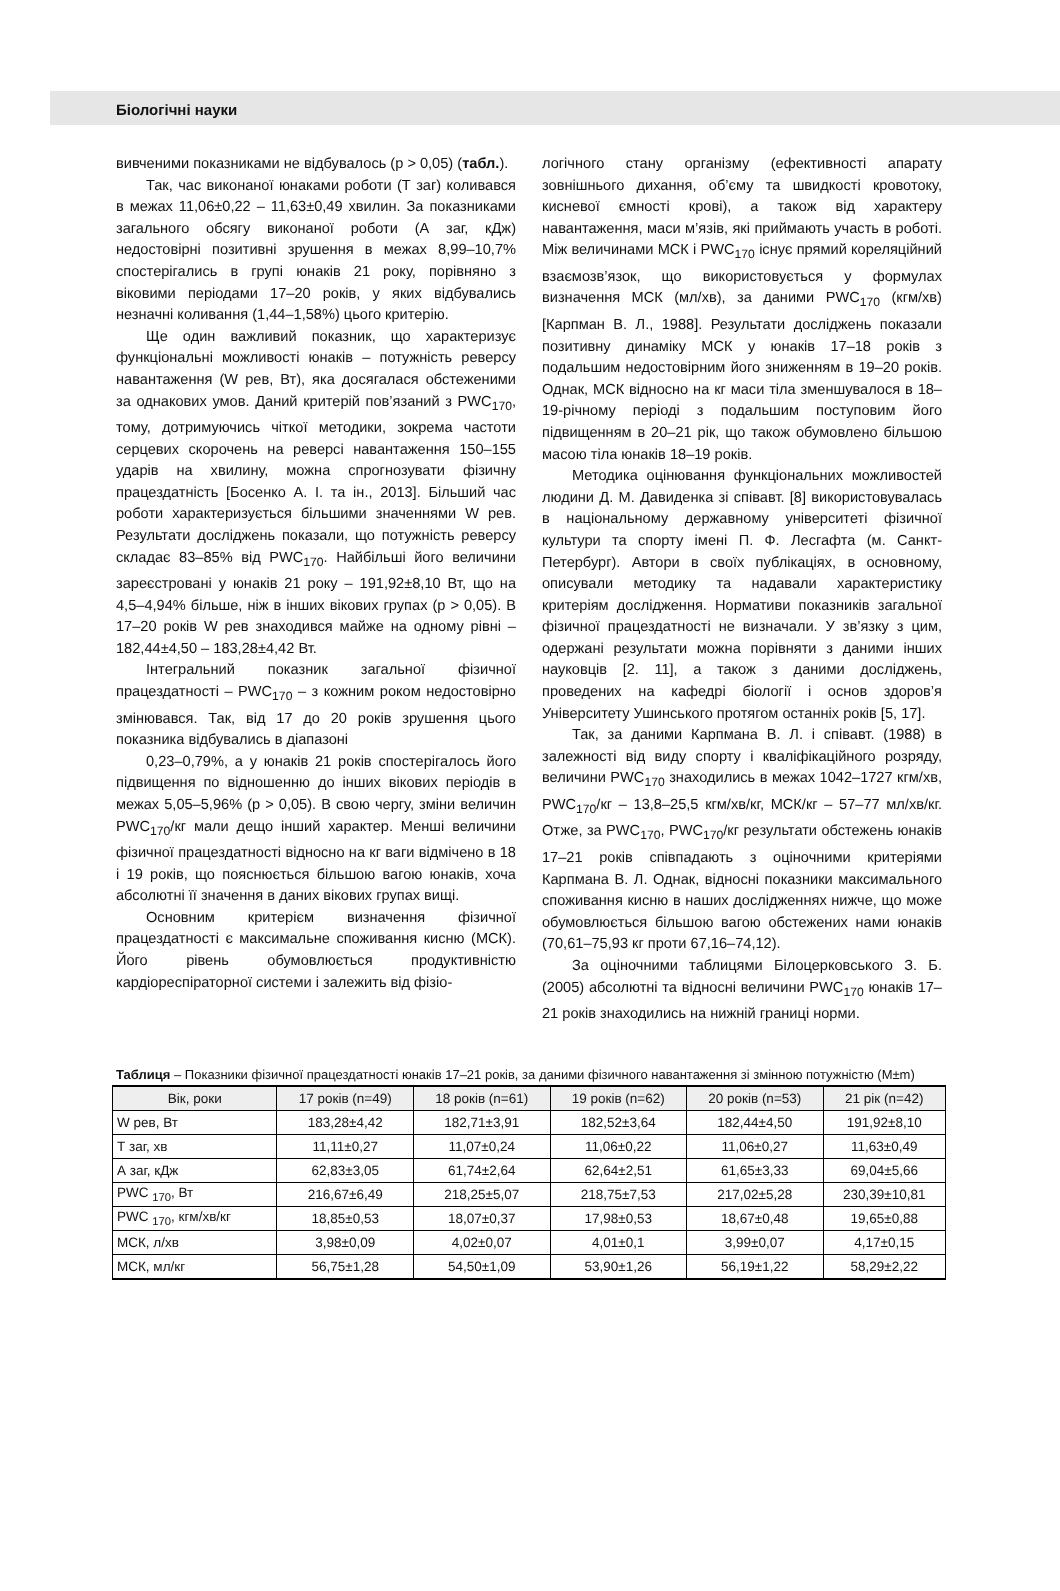Біологічні науки
вивченими показниками не відбувалось (р > 0,05) (табл.).
Так, час виконаної юнаками роботи (Т заг) коливався в межах 11,06±0,22 – 11,63±0,49 хвилин. За показниками загального обсягу виконаної роботи (А заг, кДж) недостовірні позитивні зрушення в межах 8,99–10,7% спостерігались в групі юнаків 21 року, порівняно з віковими періодами 17–20 років, у яких відбувались незначні коливання (1,44–1,58%) цього критерію.
Ще один важливий показник, що характеризує функціональні можливості юнаків – потужність реверсу навантаження (W рев, Вт), яка досягалася обстеженими за однакових умов. Даний критерій пов’язаний з PWC<sub>170</sub>, тому, дотримуючись чіткої методики, зокрема частоти серцевих скорочень на реверсі навантаження 150–155 ударів на хвилину, можна спрогнозувати фізичну працездатність [Босенко А. І. та ін., 2013]. Більший час роботи характеризується більшими значеннями W рев. Результати досліджень показали, що потужність реверсу складає 83–85% від PWC<sub>170</sub>. Найбільші його величини зареєстровані у юнаків 21 року – 191,92±8,10 Вт, що на 4,5–4,94% більше, ніж в інших вікових групах (р > 0,05). В 17–20 років W рев знаходився майже на одному рівні – 182,44±4,50 – 183,28±4,42 Вт.
Інтегральний показник загальної фізичної працездатності – PWC<sub>170</sub> – з кожним роком недостовірно змінювався. Так, від 17 до 20 років зрушення цього показника відбувались в діапазоні
0,23–0,79%, а у юнаків 21 років спостерігалось його підвищення по відношенню до інших вікових періодів в межах 5,05–5,96% (р > 0,05). В свою чергу, зміни величин PWC<sub>170</sub>/кг мали дещо інший характер. Менші величини фізичної працездатності відносно на кг ваги відмічено в 18 і 19 років, що пояснюється більшою вагою юнаків, хоча абсолютні її значення в даних вікових групах вищі.
Основним критерієм визначення фізичної працездатності є максимальне споживання кисню (МСК). Його рівень обумовлюється продуктивністю кардіореспіраторної системи і залежить від фізіо-
логічного стану організму (ефективності апарату зовнішнього дихання, об’єму та швидкості кровотоку, кисневої ємності крові), а також від характеру навантаження, маси м’язів, які приймають участь в роботі. Між величинами МСК і PWC<sub>170</sub> існує прямий кореляційний взаємозв’язок, що використовується у формулах визначення МСК (мл/хв), за даними PWC<sub>170</sub> (кгм/хв) [Карпман В. Л., 1988]. Результати досліджень показали позитивну динаміку МСК у юнаків 17–18 років з подальшим недостовірним його зниженням в 19–20 років. Однак, МСК відносно на кг маси тіла зменшувалося в 18–19-річному періоді з подальшим поступовим його підвищенням в 20–21 рік, що також обумовлено більшою масою тіла юнаків 18–19 років.
Методика оцінювання функціональних можливостей людини Д. М. Давиденка зі співавт. [8] використовувалась в національному державному університеті фізичної культури та спорту імені П. Ф. Лесгафта (м. Санкт-Петербург). Автори в своїх публікаціях, в основному, описували методику та надавали характеристику критеріям дослідження. Нормативи показників загальної фізичної працездатності не визначали. У зв’язку з цим, одержані результати можна порівняти з даними інших науковців [2. 11], а також з даними досліджень, проведених на кафедрі біології і основ здоров’я Університету Ушинського протягом останніх років [5, 17].
Так, за даними Карпмана В. Л. і співавт. (1988) в залежності від виду спорту і кваліфікаційного розряду, величини PWC<sub>170</sub> знаходились в межах 1042–1727 кгм/хв, PWC<sub>170</sub>/кг – 13,8–25,5 кгм/хв/кг, МСК/кг – 57–77 мл/хв/кг. Отже, за PWC<sub>170</sub>, PWC<sub>170</sub>/кг результати обстежень юнаків 17–21 років співпадають з оціночними критеріями Карпмана В. Л. Однак, відносні показники максимального споживання кисню в наших дослідженнях нижче, що може обумовлюється більшою вагою обстежених нами юнаків (70,61–75,93 кг проти 67,16–74,12).
За оціночними таблицями Білоцерковського З. Б. (2005) абсолютні та відносні величини PWC<sub>170</sub> юнаків 17–21 років знаходились на нижній границі норми.
Таблиця – Показники фізичної працездатності юнаків 17–21 років, за даними фізичного навантаження зі змінною потужністю (M±m)
| Вік, роки | 17 років (n=49) | 18 років (n=61) | 19 років (n=62) | 20 років (n=53) | 21 рік (n=42) |
| --- | --- | --- | --- | --- | --- |
| W рев, Вт | 183,28±4,42 | 182,71±3,91 | 182,52±3,64 | 182,44±4,50 | 191,92±8,10 |
| Т заг, хв | 11,11±0,27 | 11,07±0,24 | 11,06±0,22 | 11,06±0,27 | 11,63±0,49 |
| А заг, кДж | 62,83±3,05 | 61,74±2,64 | 62,64±2,51 | 61,65±3,33 | 69,04±5,66 |
| PWC <sub>170</sub>, Вт | 216,67±6,49 | 218,25±5,07 | 218,75±7,53 | 217,02±5,28 | 230,39±10,81 |
| PWC <sub>170</sub>, кгм/хв/кг | 18,85±0,53 | 18,07±0,37 | 17,98±0,53 | 18,67±0,48 | 19,65±0,88 |
| МСК, л/хв | 3,98±0,09 | 4,02±0,07 | 4,01±0,1 | 3,99±0,07 | 4,17±0,15 |
| МСК, мл/кг | 56,75±1,28 | 54,50±1,09 | 53,90±1,26 | 56,19±1,22 | 58,29±2,22 |